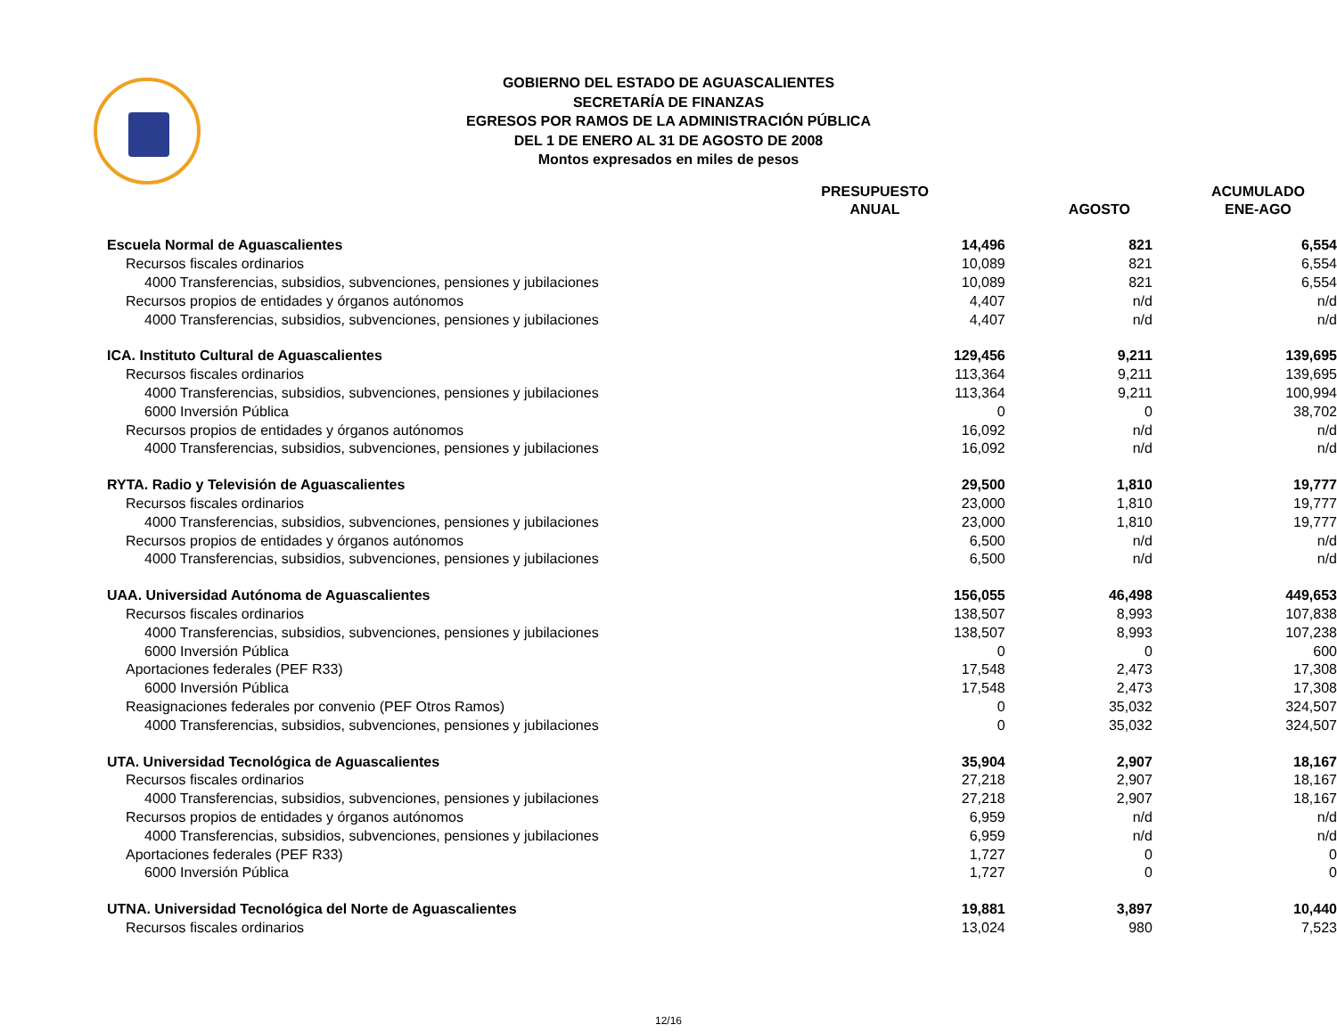GOBIERNO DEL ESTADO DE AGUASCALIENTES
SECRETARÍA DE FINANZAS
EGRESOS POR RAMOS DE LA ADMINISTRACIÓN PÚBLICA
DEL 1 DE ENERO AL 31 DE AGOSTO DE 2008
Montos expresados en miles de pesos
| | PRESUPUESTO ANUAL | AGOSTO | ACUMULADO ENE-AGO |
| --- | --- | --- | --- |
| Escuela Normal de Aguascalientes | 14,496 | 821 | 6,554 |
| Recursos fiscales ordinarios | 10,089 | 821 | 6,554 |
| 4000 Transferencias, subsidios, subvenciones, pensiones y jubilaciones | 10,089 | 821 | 6,554 |
| Recursos propios de entidades y órganos autónomos | 4,407 | n/d | n/d |
| 4000 Transferencias, subsidios, subvenciones, pensiones y jubilaciones | 4,407 | n/d | n/d |
| ICA. Instituto Cultural de Aguascalientes | 129,456 | 9,211 | 139,695 |
| Recursos fiscales ordinarios | 113,364 | 9,211 | 139,695 |
| 4000 Transferencias, subsidios, subvenciones, pensiones y jubilaciones | 113,364 | 9,211 | 100,994 |
| 6000 Inversión Pública | 0 | 0 | 38,702 |
| Recursos propios de entidades y órganos autónomos | 16,092 | n/d | n/d |
| 4000 Transferencias, subsidios, subvenciones, pensiones y jubilaciones | 16,092 | n/d | n/d |
| RYTA. Radio y Televisión de Aguascalientes | 29,500 | 1,810 | 19,777 |
| Recursos fiscales ordinarios | 23,000 | 1,810 | 19,777 |
| 4000 Transferencias, subsidios, subvenciones, pensiones y jubilaciones | 23,000 | 1,810 | 19,777 |
| Recursos propios de entidades y órganos autónomos | 6,500 | n/d | n/d |
| 4000 Transferencias, subsidios, subvenciones, pensiones y jubilaciones | 6,500 | n/d | n/d |
| UAA. Universidad Autónoma de Aguascalientes | 156,055 | 46,498 | 449,653 |
| Recursos fiscales ordinarios | 138,507 | 8,993 | 107,838 |
| 4000 Transferencias, subsidios, subvenciones, pensiones y jubilaciones | 138,507 | 8,993 | 107,238 |
| 6000 Inversión Pública | 0 | 0 | 600 |
| Aportaciones federales (PEF R33) | 17,548 | 2,473 | 17,308 |
| 6000 Inversión Pública | 17,548 | 2,473 | 17,308 |
| Reasignaciones federales por convenio (PEF Otros Ramos) | 0 | 35,032 | 324,507 |
| 4000 Transferencias, subsidios, subvenciones, pensiones y jubilaciones | 0 | 35,032 | 324,507 |
| UTA. Universidad Tecnológica de Aguascalientes | 35,904 | 2,907 | 18,167 |
| Recursos fiscales ordinarios | 27,218 | 2,907 | 18,167 |
| 4000 Transferencias, subsidios, subvenciones, pensiones y jubilaciones | 27,218 | 2,907 | 18,167 |
| Recursos propios de entidades y órganos autónomos | 6,959 | n/d | n/d |
| 4000 Transferencias, subsidios, subvenciones, pensiones y jubilaciones | 6,959 | n/d | n/d |
| Aportaciones federales (PEF R33) | 1,727 | 0 | 0 |
| 6000 Inversión Pública | 1,727 | 0 | 0 |
| UTNA. Universidad Tecnológica del Norte de Aguascalientes | 19,881 | 3,897 | 10,440 |
| Recursos fiscales ordinarios | 13,024 | 980 | 7,523 |
12/16